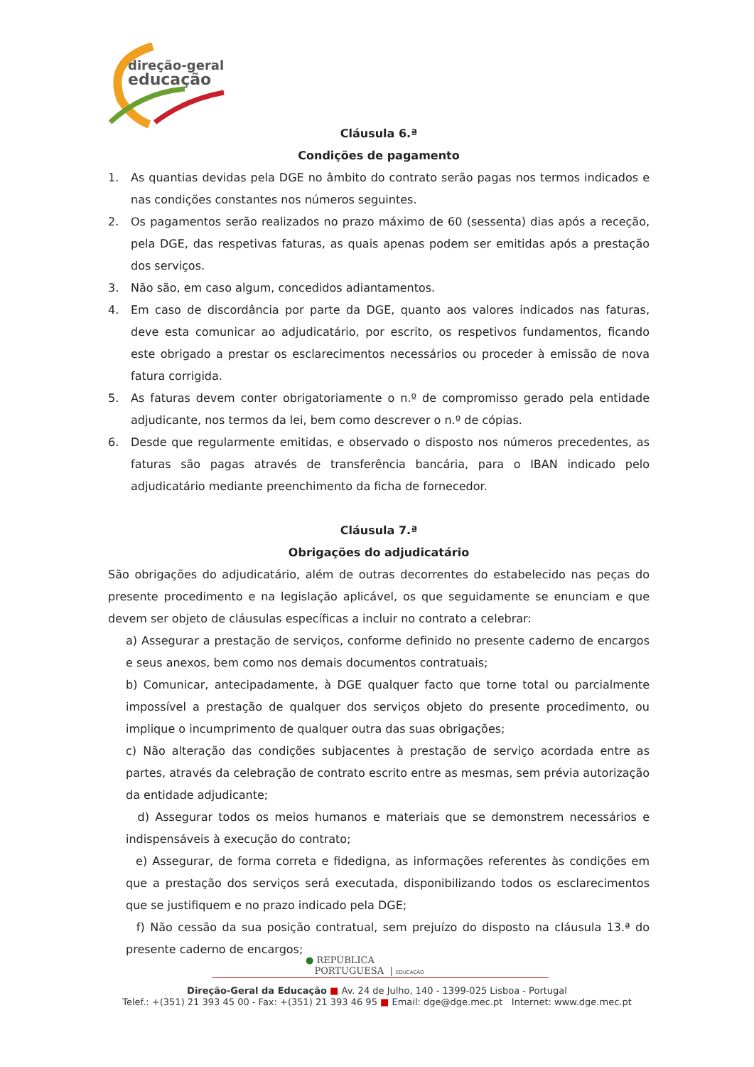direção-geral
educação
Cláusula 6.ª
Condições de pagamento
1. As quantias devidas pela DGE no âmbito do contrato serão pagas nos termos indicados e nas condições constantes nos números seguintes.
2. Os pagamentos serão realizados no prazo máximo de 60 (sessenta) dias após a receção, pela DGE, das respetivas faturas, as quais apenas podem ser emitidas após a prestação dos serviços.
3. Não são, em caso algum, concedidos adiantamentos.
4. Em caso de discordância por parte da DGE, quanto aos valores indicados nas faturas, deve esta comunicar ao adjudicatário, por escrito, os respetivos fundamentos, ficando este obrigado a prestar os esclarecimentos necessários ou proceder à emissão de nova fatura corrigida.
5. As faturas devem conter obrigatoriamente o n.º de compromisso gerado pela entidade adjudicante, nos termos da lei, bem como descrever o n.º de cópias.
6. Desde que regularmente emitidas, e observado o disposto nos números precedentes, as faturas são pagas através de transferência bancária, para o IBAN indicado pelo adjudicatário mediante preenchimento da ficha de fornecedor.
Cláusula 7.ª
Obrigações do adjudicatário
São obrigações do adjudicatário, além de outras decorrentes do estabelecido nas peças do presente procedimento e na legislação aplicável, os que seguidamente se enunciam e que devem ser objeto de cláusulas específicas a incluir no contrato a celebrar:
a) Assegurar a prestação de serviços, conforme definido no presente caderno de encargos e seus anexos, bem como nos demais documentos contratuais;
b) Comunicar, antecipadamente, à DGE qualquer facto que torne total ou parcialmente impossível a prestação de qualquer dos serviços objeto do presente procedimento, ou implique o incumprimento de qualquer outra das suas obrigações;
c) Não alteração das condições subjacentes à prestação de serviço acordada entre as partes, através da celebração de contrato escrito entre as mesmas, sem prévia autorização da entidade adjudicante;
d) Assegurar todos os meios humanos e materiais que se demonstrem necessários e indispensáveis à execução do contrato;
e) Assegurar, de forma correta e fidedigna, as informações referentes às condições em que a prestação dos serviços será executada, disponibilizando todos os esclarecimentos que se justifiquem e no prazo indicado pela DGE;
f) Não cessão da sua posição contratual, sem prejuízo do disposto na cláusula 13.ª do presente caderno de encargos;
● REPÚBLICA
PORTUGUESA | EDUCAÇÃO
Direção-Geral da Educação ■ Av. 24 de Julho, 140 - 1399-025 Lisboa - Portugal
Telef.: +(351) 21 393 45 00 - Fax: +(351) 21 393 46 95 ■ Email: dge@dge.mec.pt Internet: www.dge.mec.pt